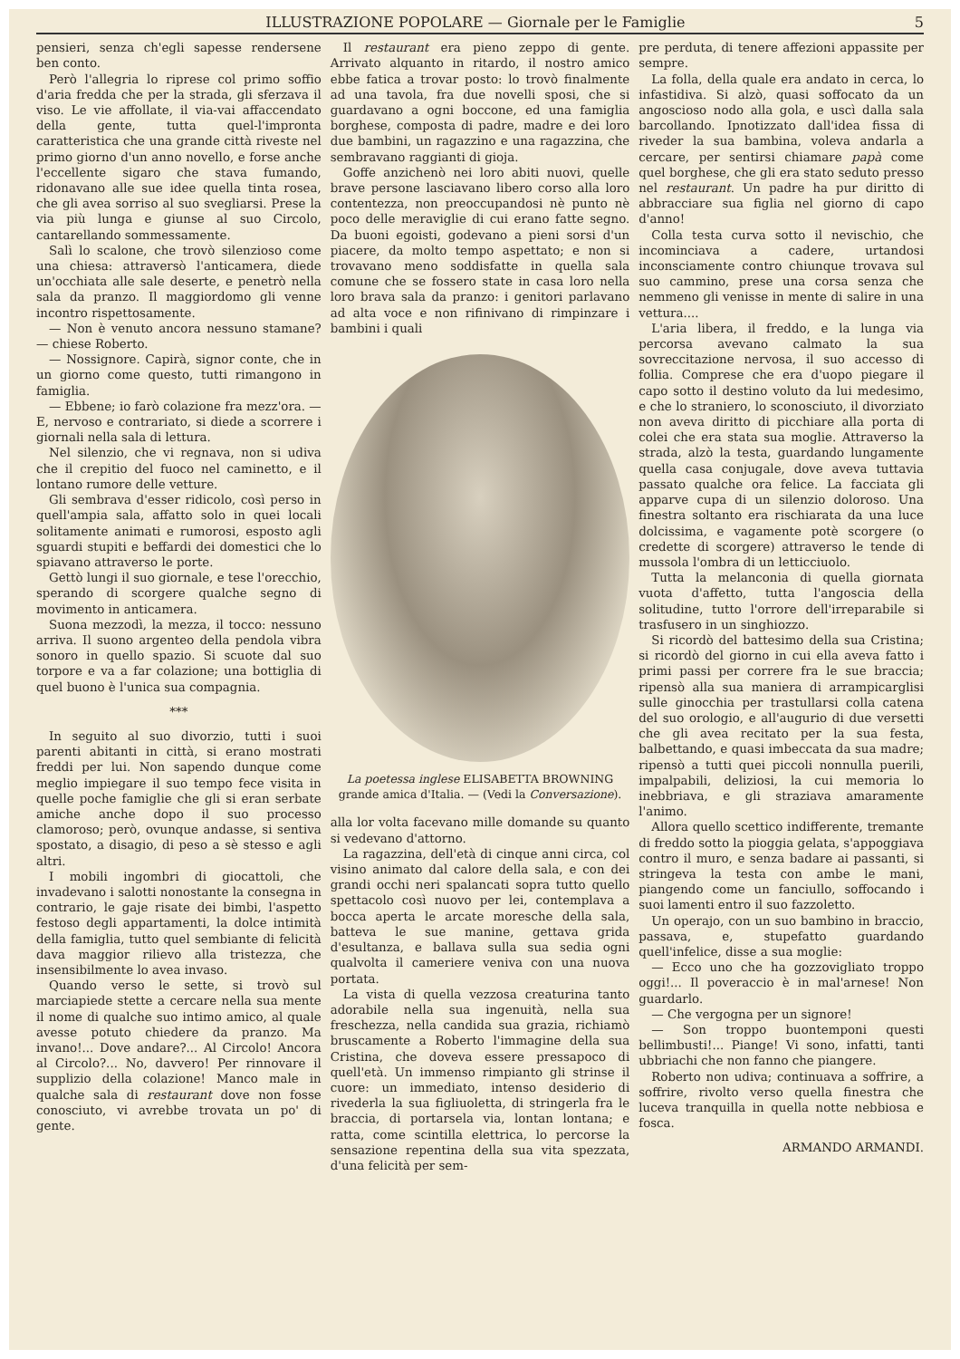ILLUSTRAZIONE POPOLARE — Giornale per le Famiglie 5
pensieri, senza ch'egli sapesse rendersene ben conto.
Però l'allegria lo riprese col primo soffio d'aria fredda che per la strada, gli sferzava il viso. Le vie affollate, il via-vai affaccendato della gente, tutta quel-l'impronta caratteristica che una grande città riveste nel primo giorno d'un anno novello, e forse anche l'eccellente sigaro che stava fumando, ridonavano alle sue idee quella tinta rosea, che gli avea sorriso al suo svegliarsi. Prese la via più lunga e giunse al suo Circolo, cantarellando sommessamente.
Salì lo scalone, che trovò silenzioso come una chiesa: attraversò l'anticamera, diede un'occhiata alle sale deserte, e penetrò nella sala da pranzo. Il maggiordomo gli venne incontro rispettosamente.
— Non è venuto ancora nessuno stamane? — chiese Roberto.
— Nossignore. Capirà, signor conte, che in un giorno come questo, tutti rimangono in famiglia.
— Ebbene; io farò colazione fra mezz'ora. — E, nervoso e contrariato, si diede a scorrere i giornali nella sala di lettura.
Nel silenzio, che vi regnava, non si udiva che il crepitio del fuoco nel caminetto, e il lontano rumore delle vetture.
Gli sembrava d'esser ridicolo, così perso in quell'ampia sala, affatto solo in quei locali solitamente animati e rumorosi, esposto agli sguardi stupiti e beffardi dei domestici che lo spiavano attraverso le porte.
Gettò lungi il suo giornale, e tese l'orecchio, sperando di scorgere qualche segno di movimento in anticamera.
Suona mezzodì, la mezza, il tocco: nessuno arriva. Il suono argenteo della pendola vibra sonoro in quello spazio. Si scuote dal suo torpore e va a far colazione; una bottiglia di quel buono è l'unica sua compagnia.
***
In seguito al suo divorzio, tutti i suoi parenti abitanti in città, si erano mostrati freddi per lui. Non sapendo dunque come meglio impiegare il suo tempo fece visita in quelle poche famiglie che gli si eran serbate amiche anche dopo il suo processo clamoroso; però, ovunque andasse, si sentiva spostato, a disagio, di peso a sè stesso e agli altri.
I mobili ingombri di giocattoli, che invadevano i salotti nonostante la consegna in contrario, le gaje risate dei bimbi, l'aspetto festoso degli appartamenti, la dolce intimità della famiglia, tutto quel sembiante di felicità dava maggior rilievo alla tristezza, che insensibilmente lo avea invaso.
Quando verso le sette, si trovò sul marciapiede stette a cercare nella sua mente il nome di qualche suo intimo amico, al quale avesse potuto chiedere da pranzo. Ma invano!... Dove andare?... Al Circolo! Ancora al Circolo?... No, davvero! Per rinnovare il supplizio della colazione! Manco male in qualche sala di restaurant dove non fosse conosciuto, vi avrebbe trovata un po' di gente.
Il restaurant era pieno zeppo di gente. Arrivato alquanto in ritardo, il nostro amico ebbe fatica a trovar posto: lo trovò finalmente ad una tavola, fra due novelli sposi, che si guardavano a ogni boccone, ed una famiglia borghese, composta di padre, madre e dei loro due bambini, un ragazzino e una ragazzina, che sembravano raggianti di gioja.
Goffe anzichenò nei loro abiti nuovi, quelle brave persone lasciavano libero corso alla loro contentezza, non preoccupandosi nè punto nè poco delle meraviglie di cui erano fatte segno. Da buoni egoisti, godevano a pieni sorsi d'un piacere, da molto tempo aspettato; e non si trovavano meno soddisfatte in quella sala comune che se fossero state in casa loro nella loro brava sala da pranzo: i genitori parlavano ad alta voce e non rifinivano di rimpinzare i bambini i quali
La poetessa inglese ELISABETTA BROWNING
grande amica d'Italia. — (Vedi la Conversazione).
alla lor volta facevano mille domande su quanto si vedevano d'attorno.
La ragazzina, dell'età di cinque anni circa, col visino animato dal calore della sala, e con dei grandi occhi neri spalancati sopra tutto quello spettacolo così nuovo per lei, contemplava a bocca aperta le arcate moresche della sala, batteva le sue manine, gettava grida d'esultanza, e ballava sulla sua sedia ogni qualvolta il cameriere veniva con una nuova portata.
La vista di quella vezzosa creaturina tanto adorabile nella sua ingenuità, nella sua freschezza, nella candida sua grazia, richiamò bruscamente a Roberto l'immagine della sua Cristina, che doveva essere pressapoco di quell'età. Un immenso rimpianto gli strinse il cuore: un immediato, intenso desiderio di rivederla la sua figliuoletta, di stringerla fra le braccia, di portarsela via, lontan lontana; e ratta, come scintilla elettrica, lo percorse la sensazione repentina della sua vita spezzata, d'una felicità per sem-
pre perduta, di tenere affezioni appassite per sempre.
La folla, della quale era andato in cerca, lo infastidiva. Si alzò, quasi soffocato da un angoscioso nodo alla gola, e uscì dalla sala barcollando. Ipnotizzato dall'idea fissa di riveder la sua bambina, voleva andarla a cercare, per sentirsi chiamare papà come quel borghese, che gli era stato seduto presso nel restaurant. Un padre ha pur diritto di abbracciare sua figlia nel giorno di capo d'anno!
Colla testa curva sotto il nevischio, che incominciava a cadere, urtandosi inconsciamente contro chiunque trovava sul suo cammino, prese una corsa senza che nemmeno gli venisse in mente di salire in una vettura....
L'aria libera, il freddo, e la lunga via percorsa avevano calmato la sua sovreccitazione nervosa, il suo accesso di follia. Comprese che era d'uopo piegare il capo sotto il destino voluto da lui medesimo, e che lo straniero, lo sconosciuto, il divorziato non aveva diritto di picchiare alla porta di colei che era stata sua moglie. Attraverso la strada, alzò la testa, guardando lungamente quella casa conjugale, dove aveva tuttavia passato qualche ora felice. La facciata gli apparve cupa di un silenzio doloroso. Una finestra soltanto era rischiarata da una luce dolcissima, e vagamente potè scorgere (o credette di scorgere) attraverso le tende di mussola l'ombra di un letticciuolo.
Tutta la melanconia di quella giornata vuota d'affetto, tutta l'angoscia della solitudine, tutto l'orrore dell'irreparabile si trasfusero in un singhiozzo.
Si ricordò del battesimo della sua Cristina; si ricordò del giorno in cui ella aveva fatto i primi passi per correre fra le sue braccia; ripensò alla sua maniera di arrampicarglisi sulle ginocchia per trastullarsi colla catena del suo orologio, e all'augurio di due versetti che gli avea recitato per la sua festa, balbettando, e quasi imbeccata da sua madre; ripensò a tutti quei piccoli nonnulla puerili, impalpabili, deliziosi, la cui memoria lo inebbriava, e gli straziava amaramente l'animo.
Allora quello scettico indifferente, tremante di freddo sotto la pioggia gelata, s'appoggiava contro il muro, e senza badare ai passanti, si stringeva la testa con ambe le mani, piangendo come un fanciullo, soffocando i suoi lamenti entro il suo fazzoletto.
Un operajo, con un suo bambino in braccio, passava, e, stupefatto guardando quell'infelice, disse a sua moglie:
— Ecco uno che ha gozzovigliato troppo oggi!... Il poveraccio è in mal'arnese! Non guardarlo.
— Che vergogna per un signore!
— Son troppo buontemponi questi bellimbusti!... Piange! Vi sono, infatti, tanti ubbriachi che non fanno che piangere.
Roberto non udiva; continuava a soffrire, a soffrire, rivolto verso quella finestra che luceva tranquilla in quella notte nebbiosa e fosca.
ARMANDO ARMANDI.